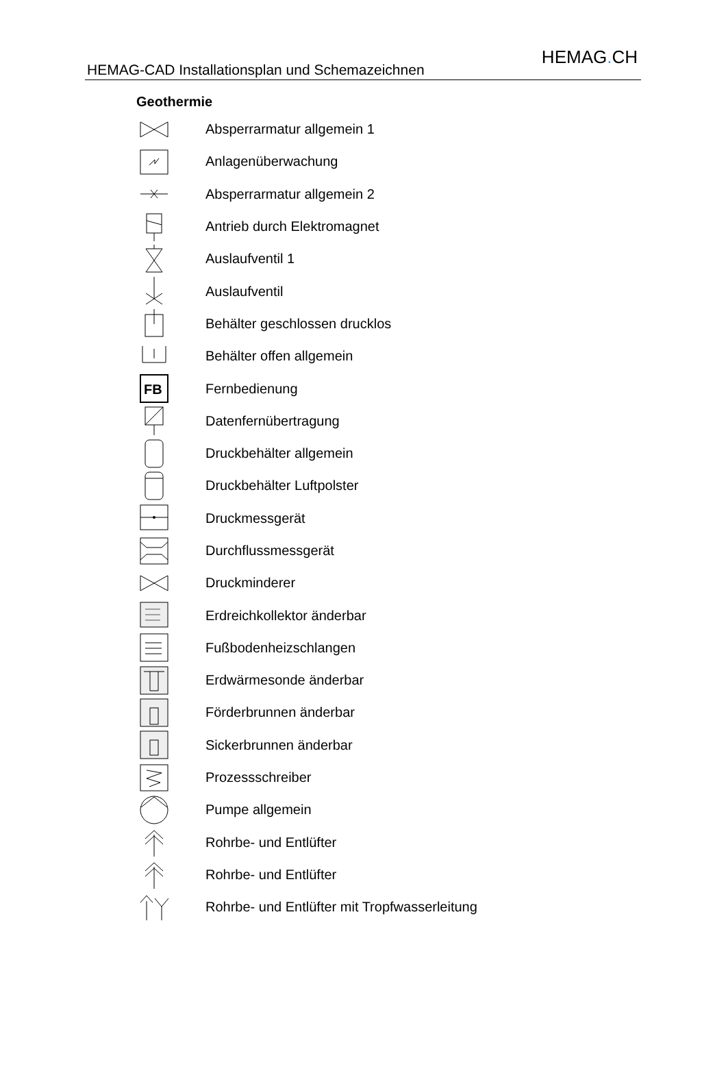HEMAG-CAD Installationsplan und Schemazeichnen
HEMAG. CH
Geothermie
Absperrarmatur allgemein 1
Anlagenüberwachung
Absperrarmatur allgemein 2
Antrieb durch Elektromagnet
Auslaufventil 1
Auslaufventil
Behälter geschlossen drucklos
Behälter offen allgemein
FB
Fernbedienung
Datenfernübertragung
Druckbehälter allgemein
Druckbehälter Luftpolster
Druckmessgerät
Durchflussmessgerät
Druckminderer
Erdreichkollektor änderbar
Fußbodenheizschlangen
Erdwärmesonde änderbar
Förderbrunnen änderbar
Sickerbrunnen änderbar
Prozessschreiber
Pumpe allgemein
Rohrbe- und Entlüfter
Rohrbe- und Entlüfter
Rohrbe- und Entlüfter mit Tropfwasserleitung